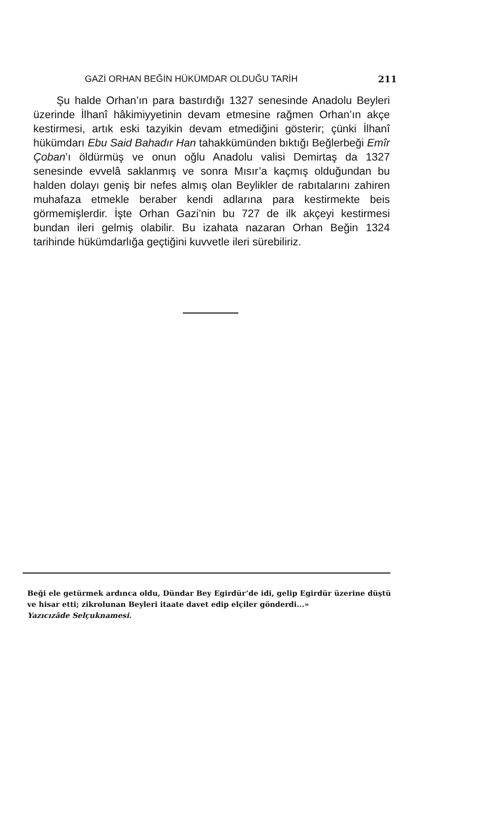GAZİ ORHAN BEĞİN HÜKÜMDAR OLDUĞU TARİH 211
Şu halde Orhan’ın para bastırdığı 1327 senesinde Anadolu Beyleri üzerinde İlhanî hâkimiyyetinin devam etmesine rağmen Orhan’ın akçe kestirmesi, artık eski tazyikin devam etmediğini gösterir; çünki İlhanî hükümdarı Ebu Said Bahadır Han tahakkümünden bıktığı Beğlerbeği Emîr Çoban’ı öldürmüş ve onun oğlu Anadolu valisi Demirtaş da 1327 senesinde evvelâ saklanmış ve sonra Mısır’a kaçmış olduğundan bu halden dolayı geniş bir nefes almış olan Beylikler de rabıtalarını zahiren muhafaza etmekle beraber kendi adlarına para kestirmekte beis görmemişlerdir. İşte Orhan Gazi’nin bu 727 de ilk akçeyi kestirmesi bundan ileri gelmiş olabilir. Bu izahata nazaran Orhan Beğin 1324 tarihinde hükümdarlığa geçtiğini kuvvetle ileri sürebiliriz.
Beği ele getürmek ardınca oldu, Dündar Bey Egirdür’de idi, gelip Egirdür üzerine düştü ve hisar etti; zikrolunan Beyleri itaate davet edip elçiler gönderdi...»
Yazıcızâde Selçuknamesi.